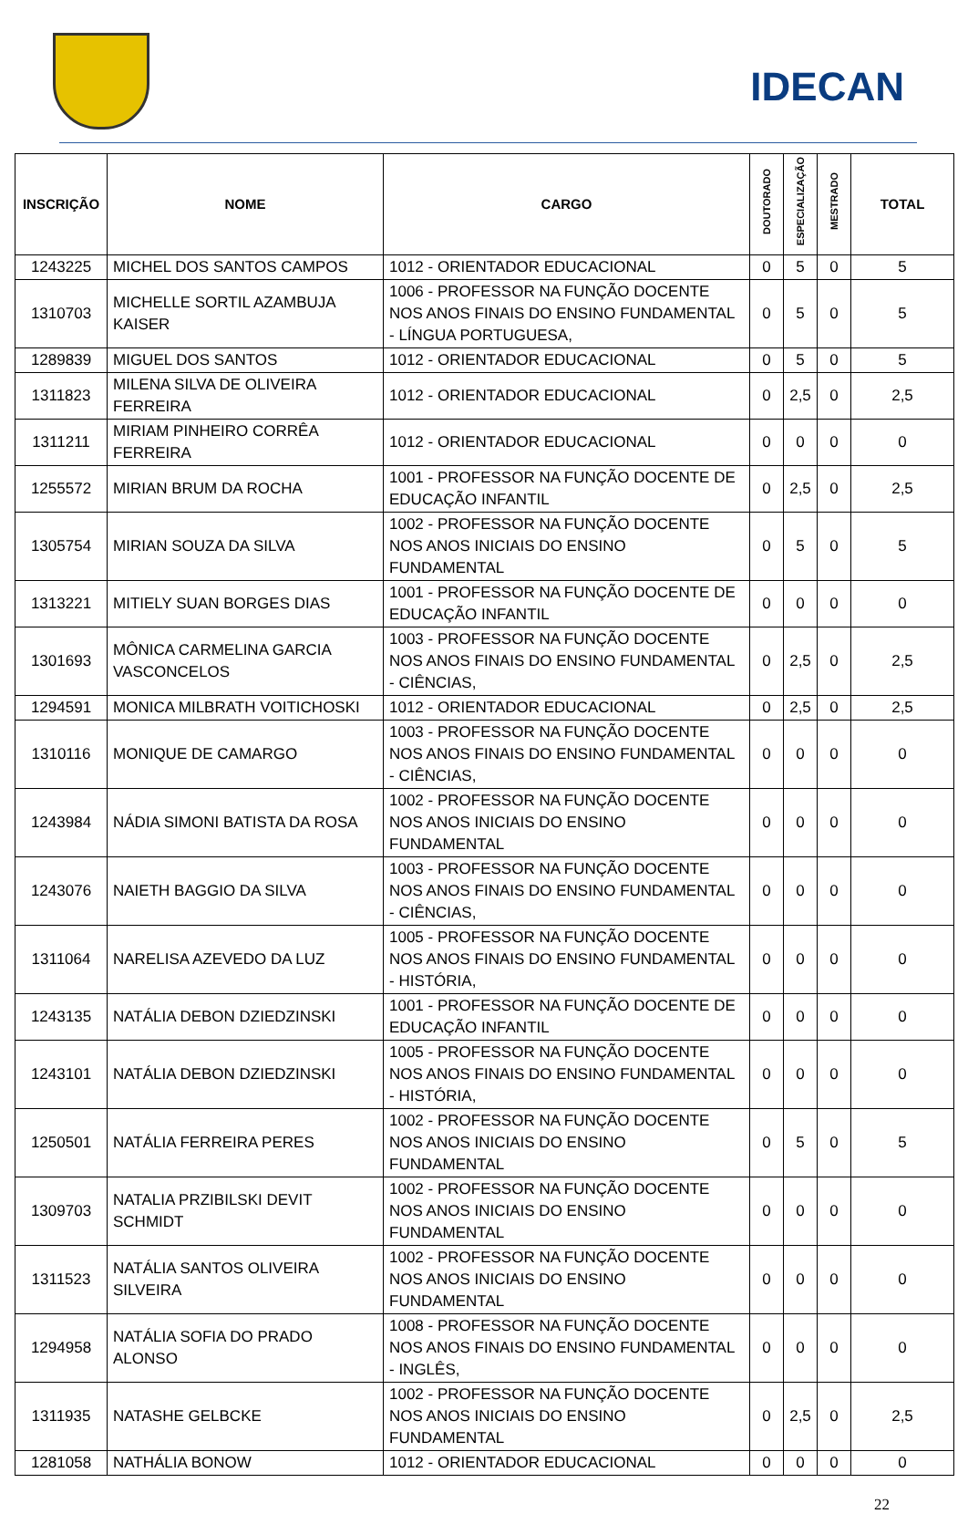IDECAN
| INSCRIÇÃO | NOME | CARGO | DOUTORADO | ESPECIALIZAÇÃO | MESTRADO | TOTAL |
| --- | --- | --- | --- | --- | --- | --- |
| 1243225 | MICHEL DOS SANTOS CAMPOS | 1012 - ORIENTADOR EDUCACIONAL | 0 | 5 | 0 | 5 |
| 1310703 | MICHELLE SORTIL AZAMBUJA KAISER | 1006 - PROFESSOR NA FUNÇÃO DOCENTE NOS ANOS FINAIS DO ENSINO FUNDAMENTAL - LÍNGUA PORTUGUESA, | 0 | 5 | 0 | 5 |
| 1289839 | MIGUEL DOS SANTOS | 1012 - ORIENTADOR EDUCACIONAL | 0 | 5 | 0 | 5 |
| 1311823 | MILENA SILVA DE OLIVEIRA FERREIRA | 1012 - ORIENTADOR EDUCACIONAL | 0 | 2,5 | 0 | 2,5 |
| 1311211 | MIRIAM PINHEIRO CORRÊA FERREIRA | 1012 - ORIENTADOR EDUCACIONAL | 0 | 0 | 0 | 0 |
| 1255572 | MIRIAN BRUM DA ROCHA | 1001 - PROFESSOR NA FUNÇÃO DOCENTE DE EDUCAÇÃO INFANTIL | 0 | 2,5 | 0 | 2,5 |
| 1305754 | MIRIAN SOUZA DA SILVA | 1002 - PROFESSOR NA FUNÇÃO DOCENTE NOS ANOS INICIAIS DO ENSINO FUNDAMENTAL | 0 | 5 | 0 | 5 |
| 1313221 | MITIELY SUAN BORGES DIAS | 1001 - PROFESSOR NA FUNÇÃO DOCENTE DE EDUCAÇÃO INFANTIL | 0 | 0 | 0 | 0 |
| 1301693 | MÔNICA CARMELINA GARCIA VASCONCELOS | 1003 - PROFESSOR NA FUNÇÃO DOCENTE NOS ANOS FINAIS DO ENSINO FUNDAMENTAL - CIÊNCIAS, | 0 | 2,5 | 0 | 2,5 |
| 1294591 | MONICA MILBRATH VOITICHOSKI | 1012 - ORIENTADOR EDUCACIONAL | 0 | 2,5 | 0 | 2,5 |
| 1310116 | MONIQUE DE CAMARGO | 1003 - PROFESSOR NA FUNÇÃO DOCENTE NOS ANOS FINAIS DO ENSINO FUNDAMENTAL - CIÊNCIAS, | 0 | 0 | 0 | 0 |
| 1243984 | NÁDIA SIMONI BATISTA DA ROSA | 1002 - PROFESSOR NA FUNÇÃO DOCENTE NOS ANOS INICIAIS DO ENSINO FUNDAMENTAL | 0 | 0 | 0 | 0 |
| 1243076 | NAIETH BAGGIO DA SILVA | 1003 - PROFESSOR NA FUNÇÃO DOCENTE NOS ANOS FINAIS DO ENSINO FUNDAMENTAL - CIÊNCIAS, | 0 | 0 | 0 | 0 |
| 1311064 | NARELISA AZEVEDO DA LUZ | 1005 - PROFESSOR NA FUNÇÃO DOCENTE NOS ANOS FINAIS DO ENSINO FUNDAMENTAL - HISTÓRIA, | 0 | 0 | 0 | 0 |
| 1243135 | NATÁLIA DEBON DZIEDZINSKI | 1001 - PROFESSOR NA FUNÇÃO DOCENTE DE EDUCAÇÃO INFANTIL | 0 | 0 | 0 | 0 |
| 1243101 | NATÁLIA DEBON DZIEDZINSKI | 1005 - PROFESSOR NA FUNÇÃO DOCENTE NOS ANOS FINAIS DO ENSINO FUNDAMENTAL - HISTÓRIA, | 0 | 0 | 0 | 0 |
| 1250501 | NATÁLIA FERREIRA PERES | 1002 - PROFESSOR NA FUNÇÃO DOCENTE NOS ANOS INICIAIS DO ENSINO FUNDAMENTAL | 0 | 5 | 0 | 5 |
| 1309703 | NATALIA PRZIBILSKI DEVIT SCHMIDT | 1002 - PROFESSOR NA FUNÇÃO DOCENTE NOS ANOS INICIAIS DO ENSINO FUNDAMENTAL | 0 | 0 | 0 | 0 |
| 1311523 | NATÁLIA SANTOS OLIVEIRA SILVEIRA | 1002 - PROFESSOR NA FUNÇÃO DOCENTE NOS ANOS INICIAIS DO ENSINO FUNDAMENTAL | 0 | 0 | 0 | 0 |
| 1294958 | NATÁLIA SOFIA DO PRADO ALONSO | 1008 - PROFESSOR NA FUNÇÃO DOCENTE NOS ANOS FINAIS DO ENSINO FUNDAMENTAL - INGLÊS, | 0 | 0 | 0 | 0 |
| 1311935 | NATASHE GELBCKE | 1002 - PROFESSOR NA FUNÇÃO DOCENTE NOS ANOS INICIAIS DO ENSINO FUNDAMENTAL | 0 | 2,5 | 0 | 2,5 |
| 1281058 | NATHÁLIA BONOW | 1012 - ORIENTADOR EDUCACIONAL | 0 | 0 | 0 | 0 |
22